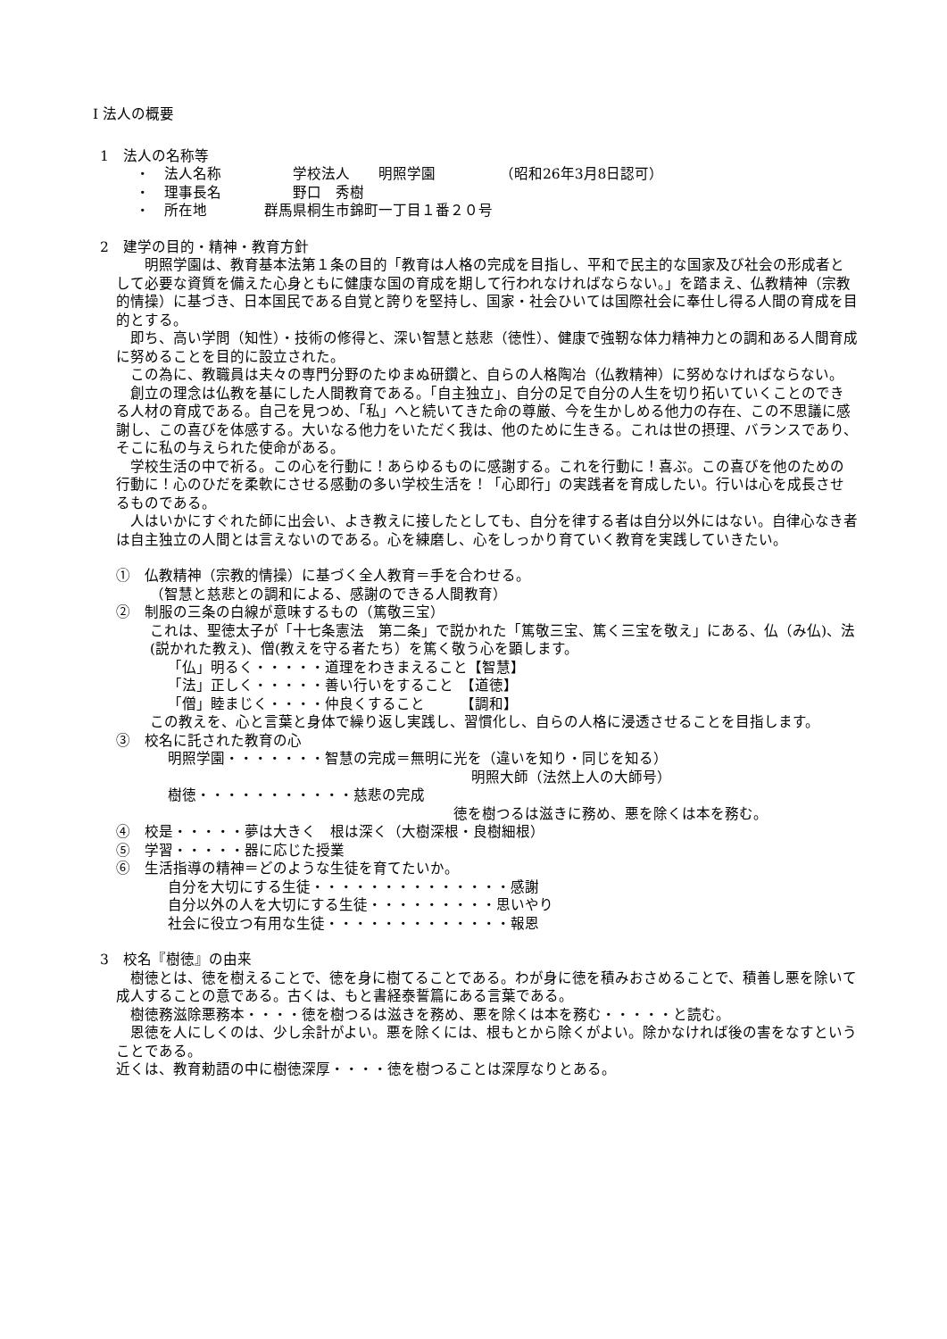Ⅰ 法人の概要
1　法人の名称等
・　法人名称　　　　　学校法人　　明照学園　　　　　（昭和26年3月8日認可）
・　理事長名　　　　　野口　秀樹
・　所在地　　　　群馬県桐生市錦町一丁目１番２０号
2　建学の目的・精神・教育方針
　明照学園は、教育基本法第１条の目的「教育は人格の完成を目指し、平和で民主的な国家及び社会の形成者として必要な資質を備えた心身ともに健康な国の育成を期して行われなければならない。」を踏まえ、仏教精神（宗教的情操）に基づき、日本国民である自覚と誇りを堅持し、国家・社会ひいては国際社会に奉仕し得る人間の育成を目的とする。
即ち、高い学問（知性）・技術の修得と、深い智慧と慈悲（徳性）、健康で強靭な体力精神力との調和ある人間育成に努めることを目的に設立された。
この為に、教職員は夫々の専門分野のたゆまぬ研鑽と、自らの人格陶冶（仏教精神）に努めなければならない。
創立の理念は仏教を基にした人間教育である。「自主独立」、自分の足で自分の人生を切り拓いていくことのできる人材の育成である。自己を見つめ、「私」へと続いてきた命の尊厳、今を生かしめる他力の存在、この不思議に感謝し、この喜びを体感する。大いなる他力をいただく我は、他のために生きる。これは世の摂理、バランスであり、そこに私の与えられた使命がある。
学校生活の中で祈る。この心を行動に！あらゆるものに感謝する。これを行動に！喜ぶ。この喜びを他のための行動に！心のひだを柔軟にさせる感動の多い学校生活を！「心即行」の実践者を育成したい。行いは心を成長させるものである。
人はいかにすぐれた師に出会い、よき教えに接したとしても、自分を律する者は自分以外にはない。自律心なき者は自主独立の人間とは言えないのである。心を練磨し、心をしっかり育ていく教育を実践していきたい。
①　仏教精神（宗教的情操）に基づく全人教育＝手を合わせる。
（智慧と慈悲との調和による、感謝のできる人間教育）
②　制服の三条の白線が意味するもの（篤敬三宝）
これは、聖徳太子が「十七条憲法　第二条」で説かれた「篤敬三宝、篤く三宝を敬え」にある、仏（み仏)、法(説かれた教え)、僧(教えを守る者たち）を篤く敬う心を顕します。
「仏」明るく・・・・・道理をわきまえること【智慧】
「法」正しく・・・・・善い行いをすること　【道徳】
「僧」睦まじく・・・・仲良くすること　　　【調和】
この教えを、心と言葉と身体で繰り返し実践し、習慣化し、自らの人格に浸透させることを目指します。
③　校名に託された教育の心
明照学園・・・・・・・智慧の完成＝無明に光を（違いを知り・同じを知る）
明照大師（法然上人の大師号）
樹徳・・・・・・・・・・・慈悲の完成
徳を樹つるは滋きに務め、悪を除くは本を務む。
④　校是・・・・・夢は大きく　根は深く（大樹深根・良樹細根）
⑤　学習・・・・・器に応じた授業
⑥　生活指導の精神＝どのような生徒を育てたいか。
自分を大切にする生徒・・・・・・・・・・・・・・感謝
自分以外の人を大切にする生徒・・・・・・・・・思いやり
社会に役立つ有用な生徒・・・・・・・・・・・・・報恩
3　校名『樹徳』の由来
樹徳とは、徳を樹えることで、徳を身に樹てることである。わが身に徳を積みおさめることで、積善し悪を除いて成人することの意である。古くは、もと書経泰誓篇にある言葉である。
樹徳務滋除悪務本・・・・徳を樹つるは滋きを務め、悪を除くは本を務む・・・・・と読む。
恩徳を人にしくのは、少し余計がよい。悪を除くには、根もとから除くがよい。除かなければ後の害をなすということである。
近くは、教育勅語の中に樹徳深厚・・・・徳を樹つることは深厚なりとある。